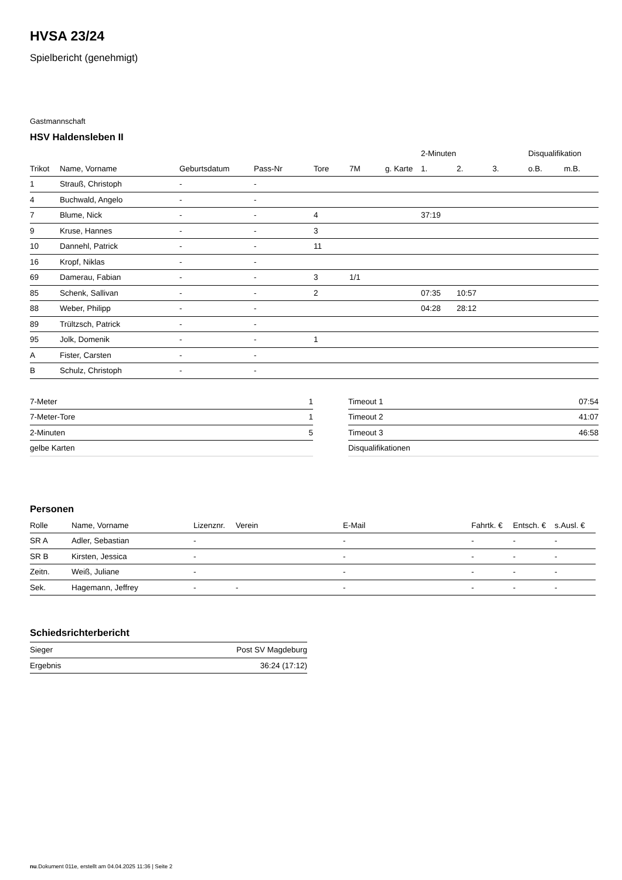HVSA 23/24
Spielbericht (genehmigt)
Gastmannschaft
HSV Haldensleben II
| | | | | | | | 2-Minuten | | | Disqualifikation | |
| --- | --- | --- | --- | --- | --- | --- | --- | --- | --- | --- | --- |
| Trikot | Name, Vorname | Geburtsdatum | Pass-Nr | Tore | 7M | g. Karte | 1. | 2. | 3. | o.B. | m.B. |
| 1 | Strauß, Christoph | - | - | | | | | | | | |
| 4 | Buchwald, Angelo | - | - | | | | | | | | |
| 7 | Blume, Nick | - | - | 4 | | | 37:19 | | | | |
| 9 | Kruse, Hannes | - | - | 3 | | | | | | | |
| 10 | Dannehl, Patrick | - | - | 11 | | | | | | | |
| 16 | Kropf, Niklas | - | - | | | | | | | | |
| 69 | Damerau, Fabian | - | - | 3 | 1/1 | | | | | | |
| 85 | Schenk, Sallivan | - | - | 2 | | | 07:35 | 10:57 | | | |
| 88 | Weber, Philipp | - | - | | | | 04:28 | 28:12 | | | |
| 89 | Trültzsch, Patrick | - | - | | | | | | | | |
| 95 | Jolk, Domenik | - | - | 1 | | | | | | | |
| A | Fister, Carsten | - | - | | | | | | | | |
| B | Schulz, Christoph | - | - | | | | | | | | |
| 7-Meter | 1 |
| 7-Meter-Tore | 1 |
| 2-Minuten | 5 |
| gelbe Karten | |
| Timeout 1 | 07:54 |
| Timeout 2 | 41:07 |
| Timeout 3 | 46:58 |
| Disqualifikationen | |
Personen
| Rolle | Name, Vorname | Lizenznr. | Verein | E-Mail | Fahrtk. € | Entsch. € | s.Ausl. € |
| --- | --- | --- | --- | --- | --- | --- | --- |
| SR A | Adler, Sebastian | - | | - | - | - | - |
| SR B | Kirsten, Jessica | - | | - | - | - | - |
| Zeitn. | Weiß, Juliane | - | | - | - | - | - |
| Sek. | Hagemann, Jeffrey | - | - | - | - | - | - |
Schiedsrichterbericht
| Sieger | Post SV Magdeburg |
| Ergebnis | 36:24 (17:12) |
nu.Dokument 011e, erstellt am 04.04.2025 11:36 | Seite 2